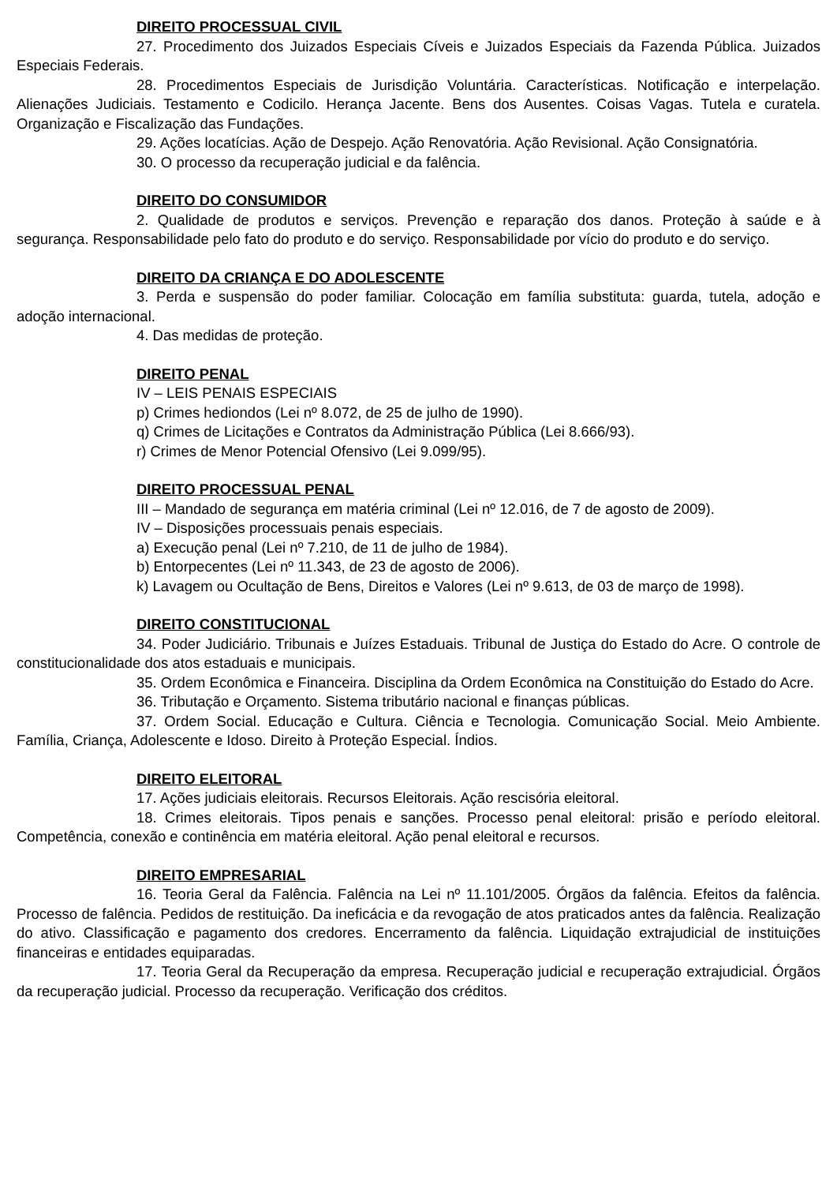DIREITO PROCESSUAL CIVIL
27. Procedimento dos Juizados Especiais Cíveis e Juizados Especiais da Fazenda Pública. Juizados Especiais Federais.
28. Procedimentos Especiais de Jurisdição Voluntária. Características. Notificação e interpelação. Alienações Judiciais. Testamento e Codicilo. Herança Jacente. Bens dos Ausentes. Coisas Vagas. Tutela e curatela. Organização e Fiscalização das Fundações.
29. Ações locatícias. Ação de Despejo. Ação Renovatória. Ação Revisional. Ação Consignatória.
30. O processo da recuperação judicial e da falência.
DIREITO DO CONSUMIDOR
2. Qualidade de produtos e serviços. Prevenção e reparação dos danos. Proteção à saúde e à segurança. Responsabilidade pelo fato do produto e do serviço. Responsabilidade por vício do produto e do serviço.
DIREITO DA CRIANÇA E DO ADOLESCENTE
3. Perda e suspensão do poder familiar. Colocação em família substituta: guarda, tutela, adoção e adoção internacional.
4. Das medidas de proteção.
DIREITO PENAL
IV – LEIS PENAIS ESPECIAIS
p) Crimes hediondos (Lei nº 8.072, de 25 de julho de 1990).
q) Crimes de Licitações e Contratos da Administração Pública (Lei 8.666/93).
r) Crimes de Menor Potencial Ofensivo (Lei 9.099/95).
DIREITO PROCESSUAL PENAL
III – Mandado de segurança em matéria criminal (Lei nº 12.016, de 7 de agosto de 2009).
IV – Disposições processuais penais especiais.
a) Execução penal (Lei nº 7.210, de 11 de julho de 1984).
b) Entorpecentes (Lei nº 11.343, de 23 de agosto de 2006).
k) Lavagem ou Ocultação de Bens, Direitos e Valores (Lei nº 9.613, de 03 de março de 1998).
DIREITO CONSTITUCIONAL
34. Poder Judiciário. Tribunais e Juízes Estaduais. Tribunal de Justiça do Estado do Acre. O controle de constitucionalidade dos atos estaduais e municipais.
35. Ordem Econômica e Financeira. Disciplina da Ordem Econômica na Constituição do Estado do Acre.
36. Tributação e Orçamento. Sistema tributário nacional e finanças públicas.
37. Ordem Social. Educação e Cultura. Ciência e Tecnologia. Comunicação Social. Meio Ambiente. Família, Criança, Adolescente e Idoso. Direito à Proteção Especial. Índios.
DIREITO ELEITORAL
17. Ações judiciais eleitorais. Recursos Eleitorais. Ação rescisória eleitoral.
18. Crimes eleitorais. Tipos penais e sanções. Processo penal eleitoral: prisão e período eleitoral. Competência, conexão e continência em matéria eleitoral. Ação penal eleitoral e recursos.
DIREITO EMPRESARIAL
16. Teoria Geral da Falência. Falência na Lei nº 11.101/2005. Órgãos da falência. Efeitos da falência. Processo de falência. Pedidos de restituição. Da ineficácia e da revogação de atos praticados antes da falência. Realização do ativo. Classificação e pagamento dos credores. Encerramento da falência. Liquidação extrajudicial de instituições financeiras e entidades equiparadas.
17. Teoria Geral da Recuperação da empresa. Recuperação judicial e recuperação extrajudicial. Órgãos da recuperação judicial. Processo da recuperação. Verificação dos créditos.